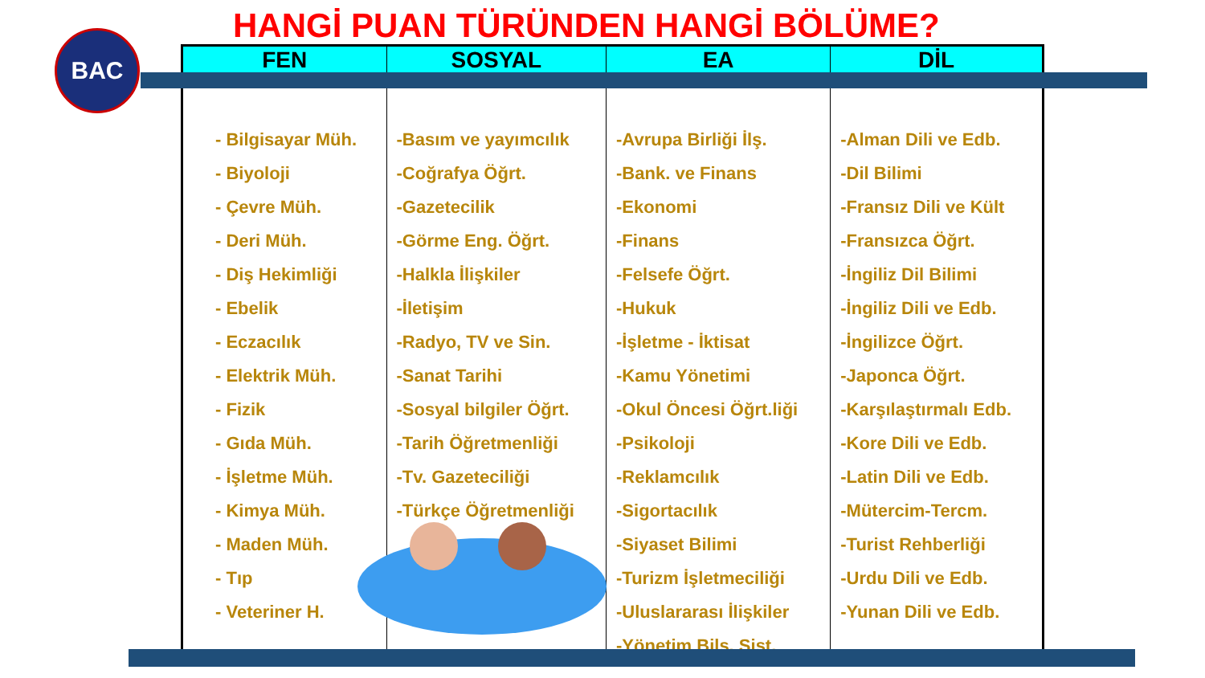HANGİ PUAN TÜRÜNDEN HANGİ BÖLÜME?
BAC
| FEN | SOSYAL | EA | DİL |
| --- | --- | --- | --- |
| - Bilgisayar Müh. - Biyoloji - Çevre Müh. - Deri Müh. - Diş Hekimliği - Ebelik - Eczacılık - Elektrik Müh. - Fizik - Gıda Müh. - İşletme Müh. - Kimya Müh. - Maden Müh. - Tıp - Veteriner H. | -Basım ve yayımcılık -Coğrafya Öğrt. -Gazetecilik -Görme Eng. Öğrt. -Halkla İlişkiler -İletişim -Radyo, TV ve Sin. -Sanat Tarihi -Sosyal bilgiler Öğrt. -Tarih Öğretmenliği -Tv. Gazeteciliği -Türkçe Öğretmenliği | -Avrupa Birliği İlş. -Bank. ve Finans -Ekonomi -Finans -Felsefe Öğrt. -Hukuk -İşletme - İktisat -Kamu Yönetimi -Okul Öncesi Öğrt.liği -Psikoloji -Reklamcılık -Sigortacılık -Siyaset Bilimi -Turizm İşletmeciliği -Uluslararası İlişkiler -Yönetim Bilş. Sist. | -Alman Dili ve Edb. -Dil Bilimi -Fransız Dili ve Kült -Fransızca Öğrt. -İngiliz Dil Bilimi -İngiliz Dili ve Edb. -İngilizce Öğrt. -Japonca Öğrt. -Karşılaştırmalı Edb. -Kore Dili ve Edb. -Latin Dili ve Edb. -Mütercim-Tercm. -Turist Rehberliği -Urdu Dili ve Edb. -Yunan Dili ve Edb. |